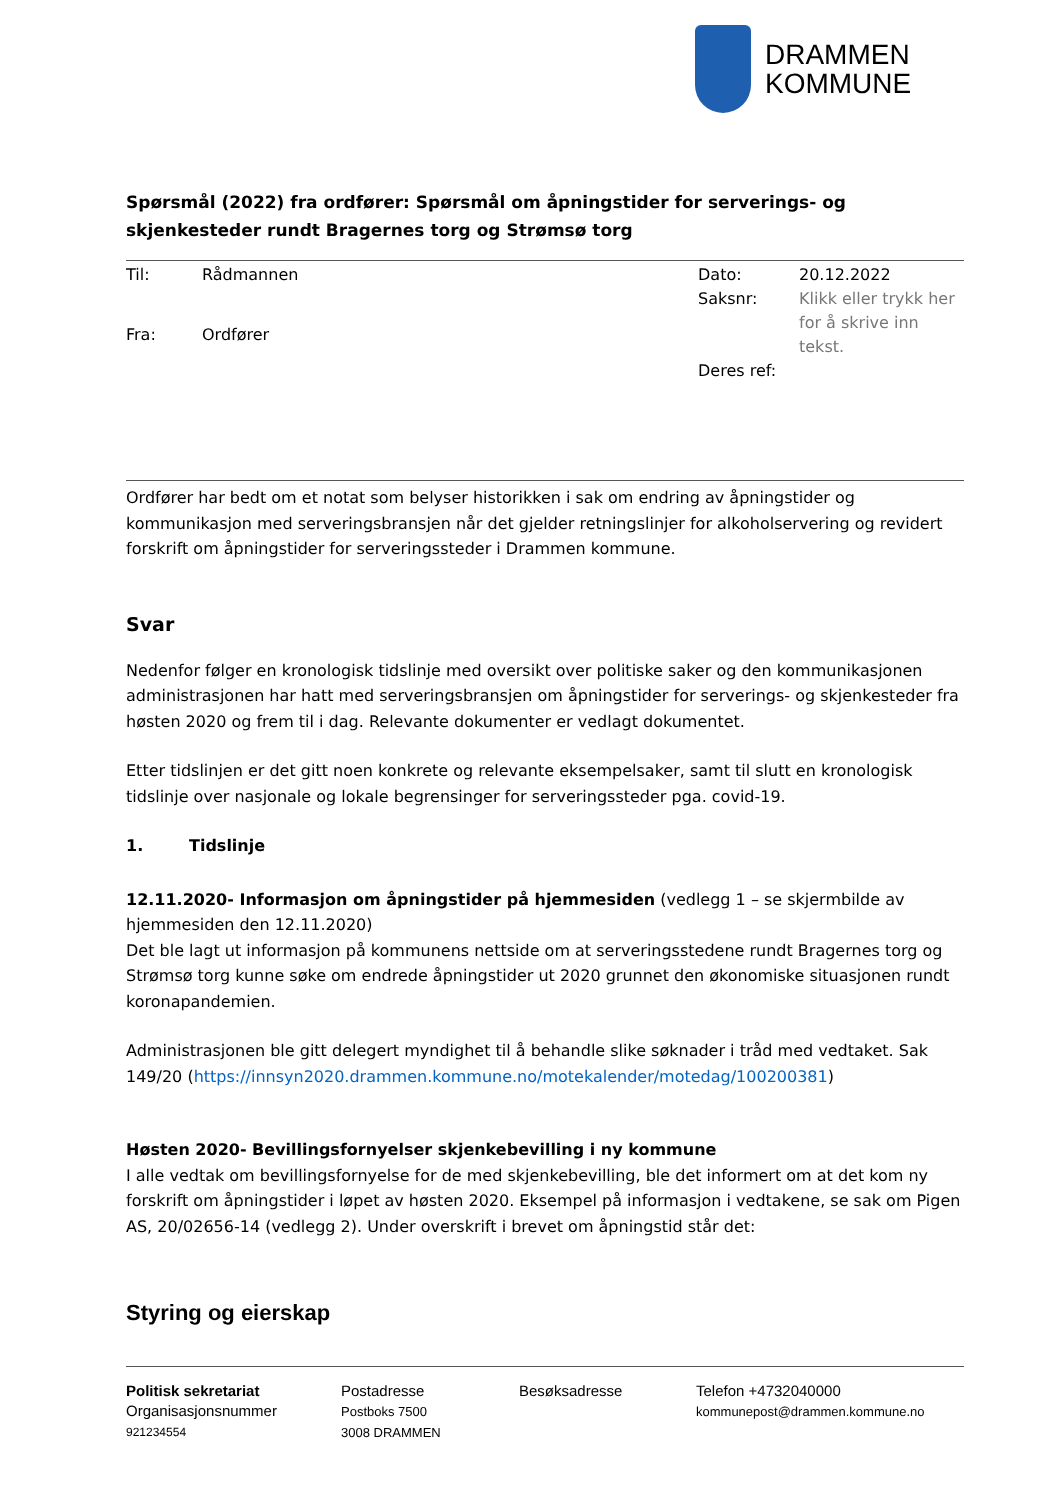DRAMMEN
KOMMUNE
Spørsmål (2022) fra ordfører: Spørsmål om åpningstider for serverings- og skjenkesteder rundt Bragernes torg og Strømsø torg
| Til: | Rådmannen |
| Fra: | Ordfører |
| Dato: | 20.12.2022 |
| Saksnr: | Klikk eller trykk her for å skrive inn tekst. |
| Deres ref: | |
Ordfører har bedt om et notat som belyser historikken i sak om endring av åpningstider og kommunikasjon med serveringsbransjen når det gjelder retningslinjer for alkoholservering og revidert forskrift om åpningstider for serveringssteder i Drammen kommune.
Svar
Nedenfor følger en kronologisk tidslinje med oversikt over politiske saker og den kommunikasjonen administrasjonen har hatt med serveringsbransjen om åpningstider for serverings- og skjenkesteder fra høsten 2020 og frem til i dag. Relevante dokumenter er vedlagt dokumentet.
Etter tidslinjen er det gitt noen konkrete og relevante eksempelsaker, samt til slutt en kronologisk tidslinje over nasjonale og lokale begrensinger for serveringssteder pga. covid-19.
1. Tidslinje
12.11.2020- Informasjon om åpningstider på hjemmesiden (vedlegg 1 – se skjermbilde av hjemmesiden den 12.11.2020)
Det ble lagt ut informasjon på kommunens nettside om at serveringsstedene rundt Bragernes torg og Strømsø torg kunne søke om endrede åpningstider ut 2020 grunnet den økonomiske situasjonen rundt koronapandemien.
Administrasjonen ble gitt delegert myndighet til å behandle slike søknader i tråd med vedtaket. Sak 149/20 (https://innsyn2020.drammen.kommune.no/motekalender/motedag/100200381)
Høsten 2020- Bevillingsfornyelser skjenkebevilling i ny kommune
I alle vedtak om bevillingsfornyelse for de med skjenkebevilling, ble det informert om at det kom ny forskrift om åpningstider i løpet av høsten 2020. Eksempel på informasjon i vedtakene, se sak om Pigen AS, 20/02656-14 (vedlegg 2). Under overskrift i brevet om åpningstid står det:
Styring og eierskap
Politisk sekretariat
Organisasjonsnummer
921234554
Postadresse
Postboks 7500
3008 DRAMMEN
Besøksadresse Telefon +4732040000
kommunepost@drammen.kommune.no